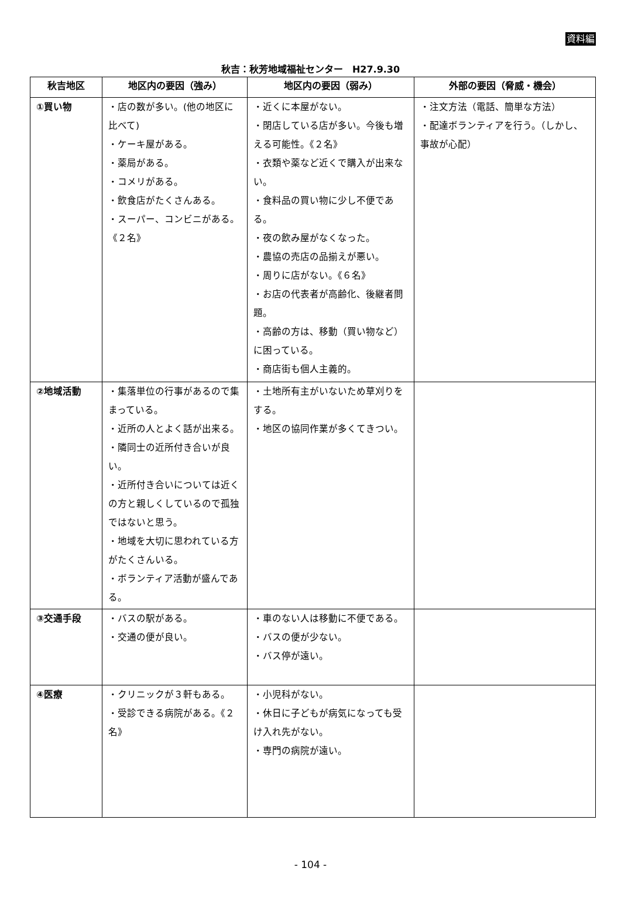資料編
秋吉：秋芳地域福祉センター　H27.9.30
| 秋吉地区 | 地区内の要因（強み） | 地区内の要因（弱み） | 外部の要因（脅威・機会） |
| --- | --- | --- | --- |
| ①買い物 | ・店の数が多い。(他の地区に比べて) ・ケーキ屋がある。 ・薬局がある。 ・コメリがある。 ・飲食店がたくさんある。 ・スーパー、コンビニがある。《２名》 | ・近くに本屋がない。 ・閉店している店が多い。今後も増える可能性。《２名》 ・衣類や薬など近くで購入が出来ない。 ・食料品の買い物に少し不便である。 ・夜の飲み屋がなくなった。 ・農協の売店の品揃えが悪い。 ・周りに店がない。《６名》 ・お店の代表者が高齢化、後継者問題。 ・高齢の方は、移動（買い物など）に困っている。 ・商店街も個人主義的。 | ・注文方法（電話、簡単な方法） ・配達ボランティアを行う。（しかし、事故が心配） |
| ②地域活動 | ・集落単位の行事があるので集まっている。 ・近所の人とよく話が出来る。 ・隣同士の近所付き合いが良い。 ・近所付き合いについては近くの方と親しくしているので孤独ではないと思う。 ・地域を大切に思われている方がたくさんいる。 ・ボランティア活動が盛んである。 | ・土地所有主がいないため草刈りをする。 ・地区の協同作業が多くてきつい。 | |
| ③交通手段 | ・バスの駅がある。 ・交通の便が良い。 | ・車のない人は移動に不便である。 ・バスの便が少ない。 ・バス停が遠い。 | |
| ④医療 | ・クリニックが３軒もある。 ・受診できる病院がある。《２名》 | ・小児科がない。 ・休日に子どもが病気になっても受け入れ先がない。 ・専門の病院が遠い。 | |
- 104 -